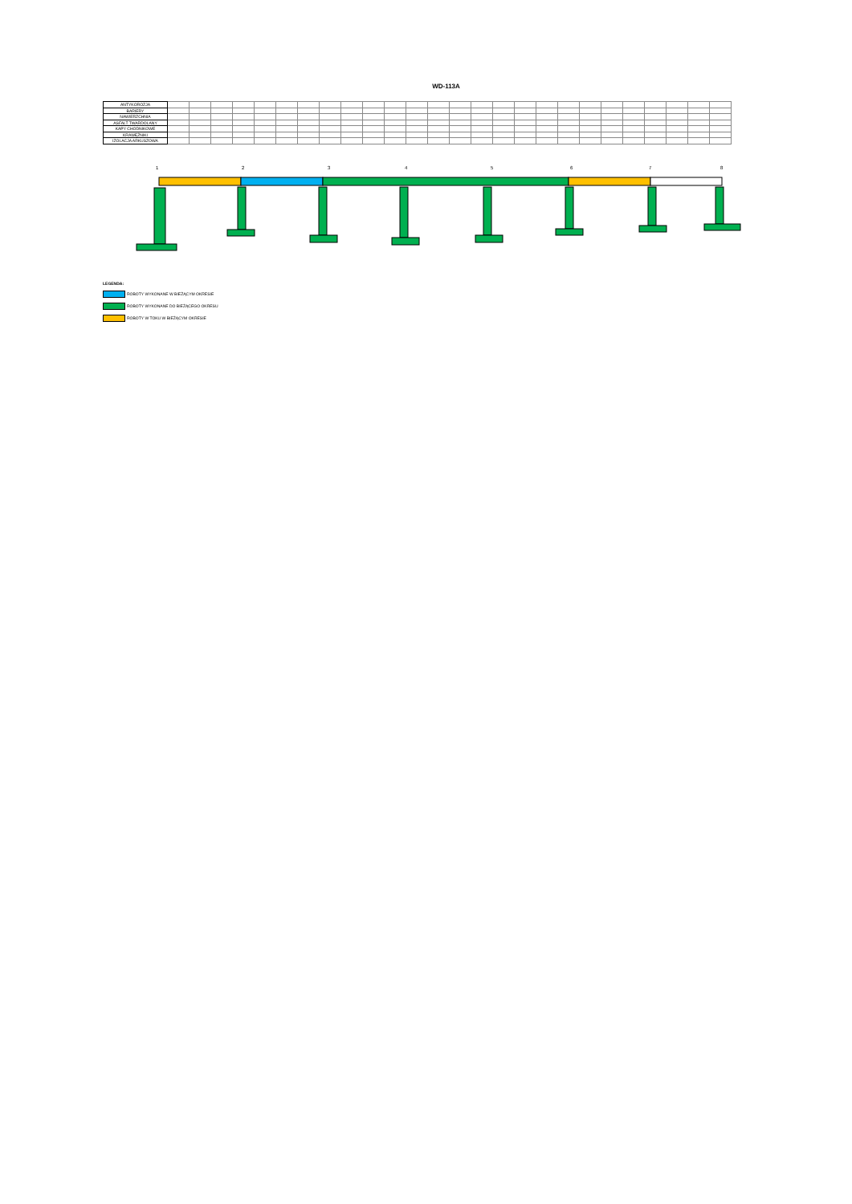WD-113A
| ANTYKOROZJA | | | | | | | | | | | | | | | | | | | | | | | | | | |
| BARIERY | | | | | | | | | | | | | | | | | | | | | | | | | | |
| NAWIERZCHNIA | | | | | | | | | | | | | | | | | | | | | | | | | | |
| ASFALT TWARDOLANY | | | | | | | | | | | | | | | | | | | | | | | | | | |
| KAPY CHODNIKOWE | | | | | | | | | | | | | | | | | | | | | | | | | | |
| KRAWĘŻNIKI | | | | | | | | | | | | | | | | | | | | | | | | | | |
| IZOLACJA ARKUSZOWA | | | | | | | | | | | | | | | | | | | | | | | | | | |
1 2 3 4 5 6 7 8
LEGENDA:
ROBOTY WYKONANE W BIEŻĄCYM OKRESIE
ROBOTY WYKONANE DO BIEŻĄCEGO OKRESU
ROBOTY W TOKU W BIEŻĄCYM OKRESIE